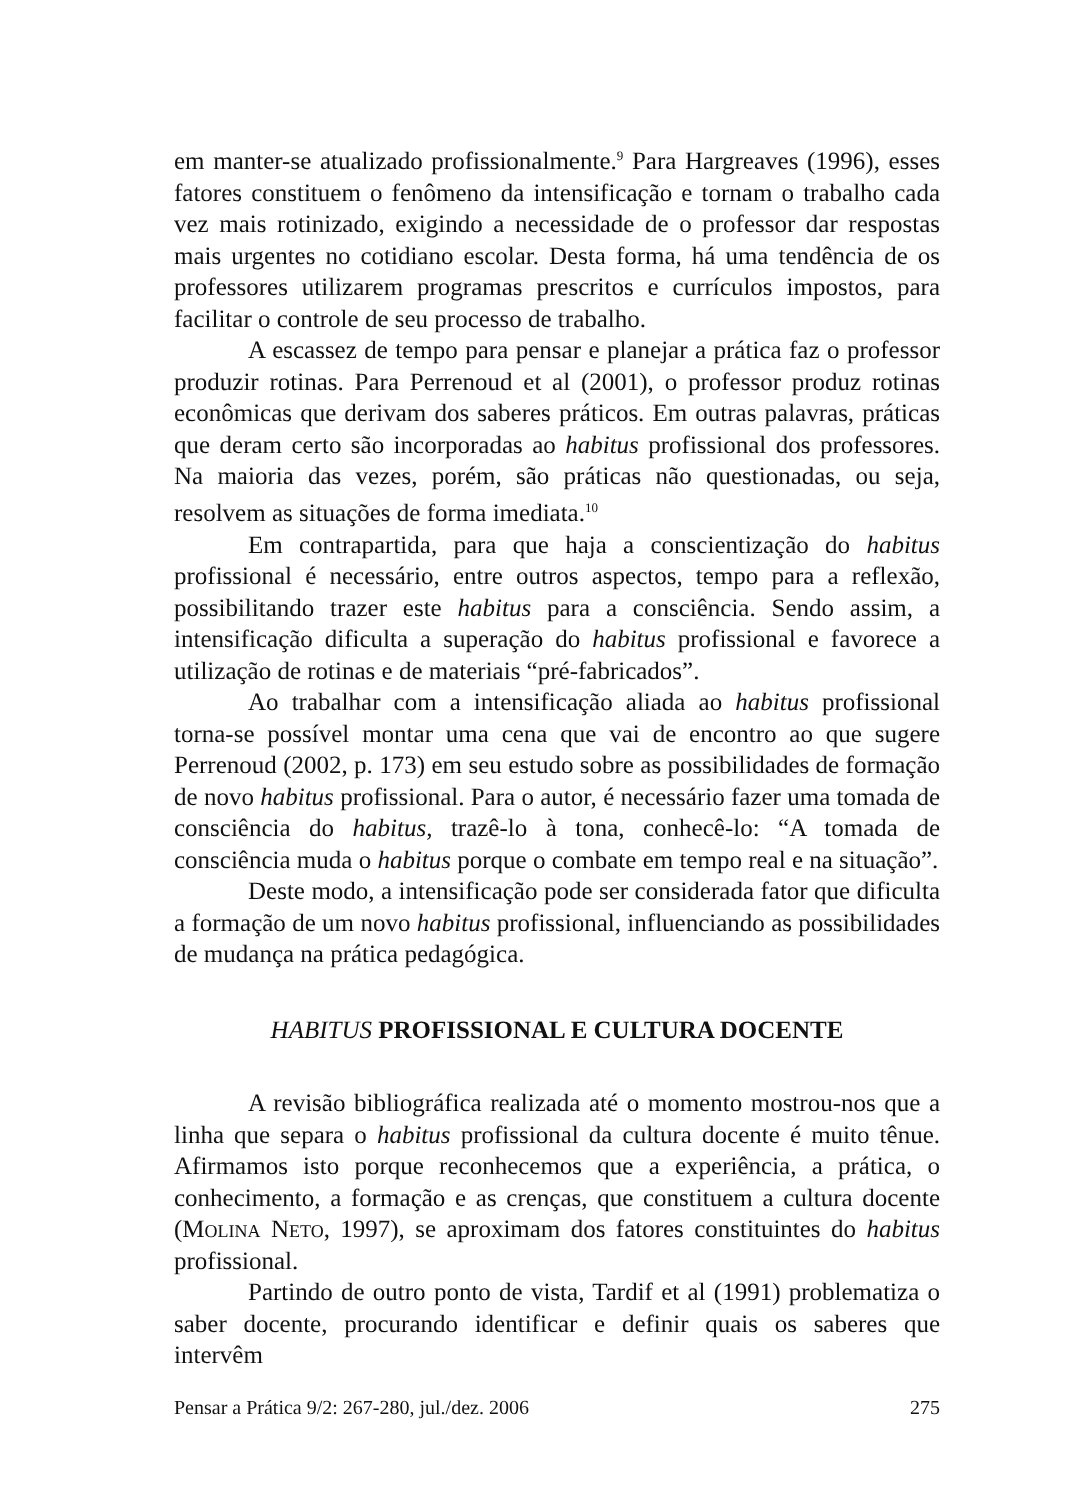em manter-se atualizado profissionalmente.<sup>9</sup> Para Hargreaves (1996), esses fatores constituem o fenômeno da intensificação e tornam o trabalho cada vez mais rotinizado, exigindo a necessidade de o professor dar respostas mais urgentes no cotidiano escolar. Desta forma, há uma tendência de os professores utilizarem programas prescritos e currículos impostos, para facilitar o controle de seu processo de trabalho.
A escassez de tempo para pensar e planejar a prática faz o professor produzir rotinas. Para Perrenoud et al (2001), o professor produz rotinas econômicas que derivam dos saberes práticos. Em outras palavras, práticas que deram certo são incorporadas ao habitus profissional dos professores. Na maioria das vezes, porém, são práticas não questionadas, ou seja, resolvem as situações de forma imediata.<sup>10</sup>
Em contrapartida, para que haja a conscientização do habitus profissional é necessário, entre outros aspectos, tempo para a reflexão, possibilitando trazer este habitus para a consciência. Sendo assim, a intensificação dificulta a superação do habitus profissional e favorece a utilização de rotinas e de materiais “pré-fabricados”.
Ao trabalhar com a intensificação aliada ao habitus profissional torna-se possível montar uma cena que vai de encontro ao que sugere Perrenoud (2002, p. 173) em seu estudo sobre as possibilidades de formação de novo habitus profissional. Para o autor, é necessário fazer uma tomada de consciência do habitus, trazê-lo à tona, conhecê-lo: “A tomada de consciência muda o habitus porque o combate em tempo real e na situação”.
Deste modo, a intensificação pode ser considerada fator que dificulta a formação de um novo habitus profissional, influenciando as possibilidades de mudança na prática pedagógica.
HABITUS PROFISSIONAL E CULTURA DOCENTE
A revisão bibliográfica realizada até o momento mostrou-nos que a linha que separa o habitus profissional da cultura docente é muito tênue. Afirmamos isto porque reconhecemos que a experiência, a prática, o conhecimento, a formação e as crenças, que constituem a cultura docente (Molina Neto, 1997), se aproximam dos fatores constituintes do habitus profissional.
Partindo de outro ponto de vista, Tardif et al (1991) problematiza o saber docente, procurando identificar e definir quais os saberes que intervêm
Pensar a Prática 9/2: 267-280, jul./dez. 2006 275